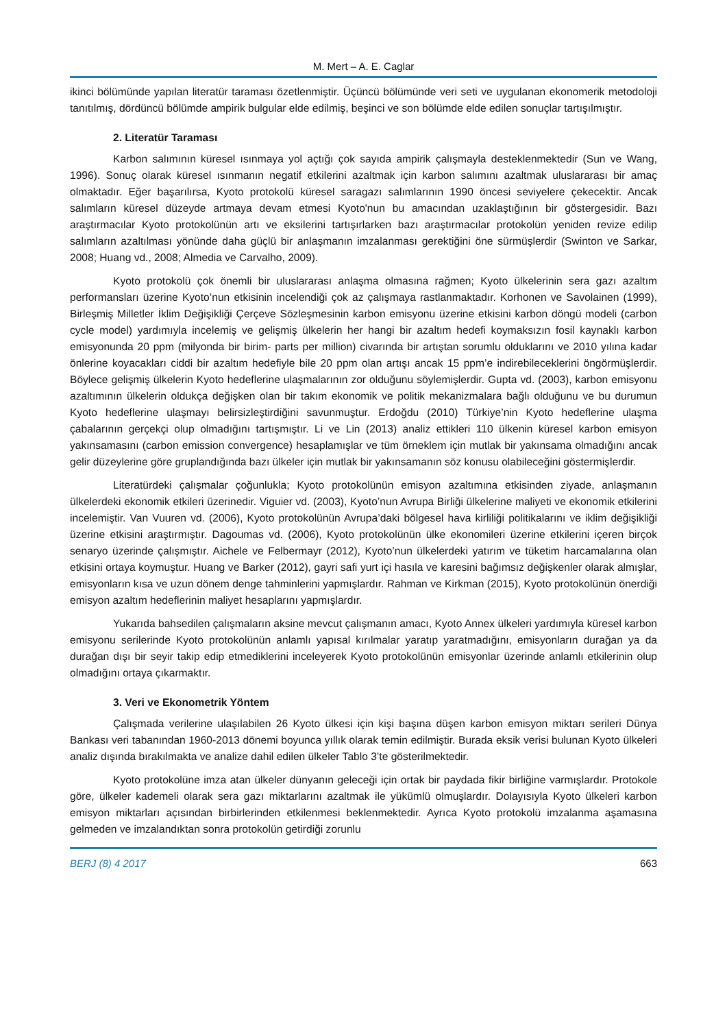M. Mert – A. E. Caglar
ikinci bölümünde yapılan literatür taraması özetlenmiştir. Üçüncü bölümünde veri seti ve uygulanan ekonomerik metodoloji tanıtılmış, dördüncü bölümde ampirik bulgular elde edilmiş, beşinci ve son bölümde elde edilen sonuçlar tartışılmıştır.
2. Literatür Taraması
Karbon salımının küresel ısınmaya yol açtığı çok sayıda ampirik çalışmayla desteklenmektedir (Sun ve Wang, 1996). Sonuç olarak küresel ısınmanın negatif etkilerini azaltmak için karbon salımını azaltmak uluslararası bir amaç olmaktadır. Eğer başarılırsa, Kyoto protokolü küresel saragazı salımlarının 1990 öncesi seviyelere çekecektir. Ancak salımların küresel düzeyde artmaya devam etmesi Kyoto'nun bu amacından uzaklaştığının bir göstergesidir. Bazı araştırmacılar Kyoto protokolünün artı ve eksilerini tartışırlarken bazı araştırmacılar protokolün yeniden revize edilip salımların azaltılması yönünde daha güçlü bir anlaşmanın imzalanması gerektiğini öne sürmüşlerdir (Swinton ve Sarkar, 2008; Huang vd., 2008; Almedia ve Carvalho, 2009).
Kyoto protokolü çok önemli bir uluslararası anlaşma olmasına rağmen; Kyoto ülkelerinin sera gazı azaltım performansları üzerine Kyoto’nun etkisinin incelendiği çok az çalışmaya rastlanmaktadır. Korhonen ve Savolainen (1999), Birleşmiş Milletler İklim Değişikliği Çerçeve Sözleşmesinin karbon emisyonu üzerine etkisini karbon döngü modeli (carbon cycle model) yardımıyla incelemiş ve gelişmiş ülkelerin her hangi bir azaltım hedefi koymaksızın fosil kaynaklı karbon emisyonunda 20 ppm (milyonda bir birim- parts per million) civarında bir artıştan sorumlu olduklarını ve 2010 yılına kadar önlerine koyacakları ciddi bir azaltım hedefiyle bile 20 ppm olan artışı ancak 15 ppm’e indirebileceklerini öngörmüşlerdir. Böylece gelişmiş ülkelerin Kyoto hedeflerine ulaşmalarının zor olduğunu söylemişlerdir. Gupta vd. (2003), karbon emisyonu azaltımının ülkelerin oldukça değişken olan bir takım ekonomik ve politik mekanizmalara bağlı olduğunu ve bu durumun Kyoto hedeflerine ulaşmayı belirsizleştirdiğini savunmuştur. Erdoğdu (2010) Türkiye’nin Kyoto hedeflerine ulaşma çabalarının gerçekçi olup olmadığını tartışmıştır. Li ve Lin (2013) analiz ettikleri 110 ülkenin küresel karbon emisyon yakınsamasını (carbon emission convergence) hesaplamışlar ve tüm örneklem için mutlak bir yakınsama olmadığını ancak gelir düzeylerine göre gruplandığında bazı ülkeler için mutlak bir yakınsamanın söz konusu olabileceğini göstermişlerdir.
Literatürdeki çalışmalar çoğunlukla; Kyoto protokolünün emisyon azaltımına etkisinden ziyade, anlaşmanın ülkelerdeki ekonomik etkileri üzerinedir. Viguier vd. (2003), Kyoto’nun Avrupa Birliği ülkelerine maliyeti ve ekonomik etkilerini incelemiştir. Van Vuuren vd. (2006), Kyoto protokolünün Avrupa’daki bölgesel hava kirliliği politikalarını ve iklim değişikliği üzerine etkisini araştırmıştır. Dagoumas vd. (2006), Kyoto protokolünün ülke ekonomileri üzerine etkilerini içeren birçok senaryo üzerinde çalışmıştır. Aichele ve Felbermayr (2012), Kyoto’nun ülkelerdeki yatırım ve tüketim harcamalarına olan etkisini ortaya koymuştur. Huang ve Barker (2012), gayri safi yurt içi hasıla ve karesini bağımsız değişkenler olarak almışlar, emisyonların kısa ve uzun dönem denge tahminlerini yapmışlardır. Rahman ve Kirkman (2015), Kyoto protokolünün önerdiği emisyon azaltım hedeflerinin maliyet hesaplarını yapmışlardır.
Yukarıda bahsedilen çalışmaların aksine mevcut çalışmanın amacı, Kyoto Annex ülkeleri yardımıyla küresel karbon emisyonu serilerinde Kyoto protokolünün anlamlı yapısal kırılmalar yaratıp yaratmadığını, emisyonların durağan ya da durağan dışı bir seyir takip edip etmediklerini inceleyerek Kyoto protokolünün emisyonlar üzerinde anlamlı etkilerinin olup olmadığını ortaya çıkarmaktır.
3. Veri ve Ekonometrik Yöntem
Çalışmada verilerine ulaşılabilen 26 Kyoto ülkesi için kişi başına düşen karbon emisyon miktarı serileri Dünya Bankası veri tabanından 1960-2013 dönemi boyunca yıllık olarak temin edilmiştir. Burada eksik verisi bulunan Kyoto ülkeleri analiz dışında bırakılmakta ve analize dahil edilen ülkeler Tablo 3’te gösterilmektedir.
Kyoto protokolüne imza atan ülkeler dünyanın geleceği için ortak bir paydada fikir birliğine varmışlardır. Protokole göre, ülkeler kademeli olarak sera gazı miktarlarını azaltmak ile yükümlü olmuşlardır. Dolayısıyla Kyoto ülkeleri karbon emisyon miktarları açısından birbirlerinden etkilenmesi beklenmektedir. Ayrıca Kyoto protokolü imzalanma aşamasına gelmeden ve imzalandıktan sonra protokolün getirdiği zorunlu
BERJ (8) 4 2017 663